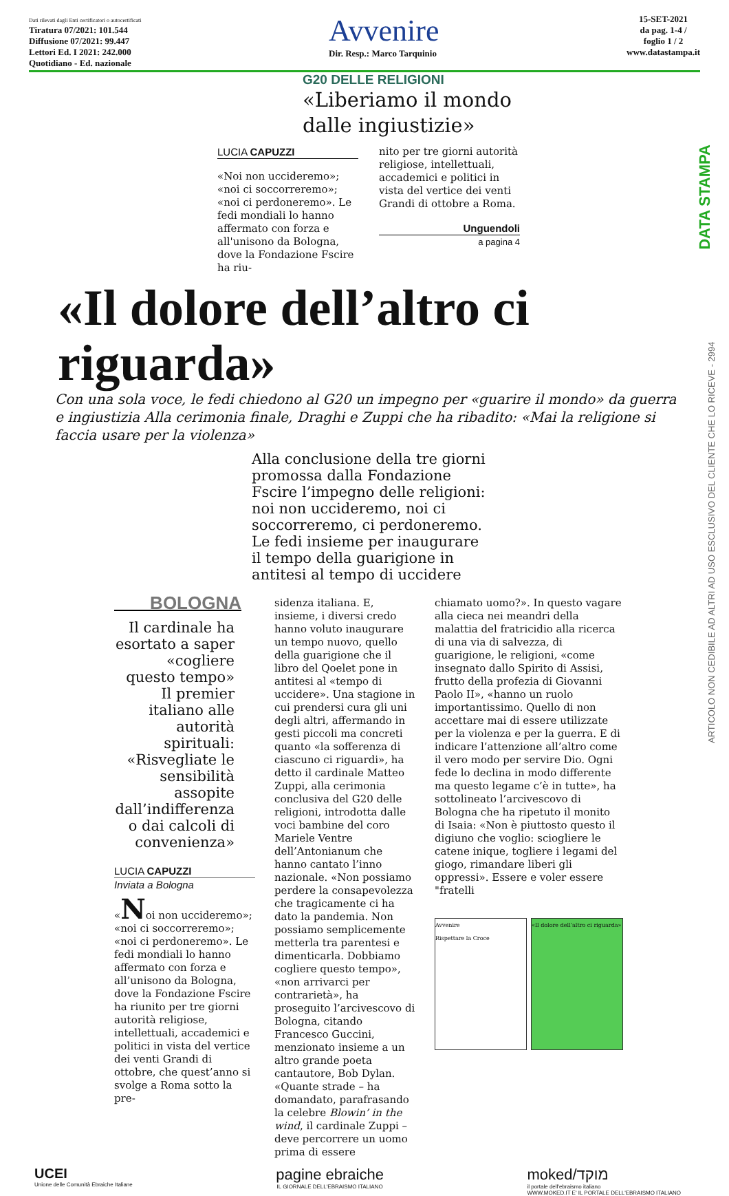Dati rilevati dagli Enti certificatori o autocertificati
Tiratura 07/2021: 101.544
Diffusione 07/2021: 99.447
Lettori Ed. I 2021: 242.000
Quotidiano - Ed. nazionale
Avvenire
Dir. Resp.: Marco Tarquinio
15-SET-2021
da pag. 1-4 /
foglio 1 / 2
www.datastampa.it
G20 DELLE RELIGIONI
«Liberiamo il mondo dalle ingiustizie»
LUCIA CAPUZZI
«Noi non uccideremo»; «noi ci soccorreremo»; «noi ci perdoneremo». Le fedi mondiali lo hanno affermato con forza e all'unisono da Bologna, dove la Fondazione Fscire ha riu-
nito per tre giorni autorità religiose, intellettuali, accademici e politici in vista del vertice dei venti Grandi di ottobre a Roma.
Unguendoli
a pagina 4
«Il dolore dell’altro ci riguarda»
Con una sola voce, le fedi chiedono al G20 un impegno per «guarire il mondo» da guerra e ingiustizia Alla cerimonia finale, Draghi e Zuppi che ha ribadito: «Mai la religione si faccia usare per la violenza»
Alla conclusione della tre giorni promossa dalla Fondazione Fscire l’impegno delle religioni: noi non uccideremo, noi ci soccorreremo, ci perdoneremo. Le fedi insieme per inaugurare il tempo della guarigione in antitesi al tempo di uccidere
BOLOGNA
Il cardinale ha esortato a saper «cogliere questo tempo» Il premier italiano alle autorità spirituali: «Risvegliate le sensibilità assopite dall’indifferenza o dai calcoli di convenienza»
LUCIA CAPUZZI
Inviata a Bologna
«Noi non uccideremo»; «noi ci soccorreremo»; «noi ci perdoneremo». Le fedi mondiali lo hanno affermato con forza e all’unisono da Bologna, dove la Fondazione Fscire ha riunito per tre giorni autorità religiose, intellettuali, accademici e politici in vista del vertice dei venti Grandi di ottobre, che quest’anno si svolge a Roma sotto la pre-
sidenza italiana. E, insieme, i diversi credo hanno voluto inaugurare un tempo nuovo, quello della guarigione che il libro del Qoelet pone in antitesi al «tempo di uccidere». Una stagione in cui prendersi cura gli uni degli altri, affermando in gesti piccoli ma concreti quanto «la sofferenza di ciascuno ci riguardi», ha detto il cardinale Matteo Zuppi, alla cerimonia conclusiva del G20 delle religioni, introdotta dalle voci bambine del coro Mariele Ventre dell’Antonianum che hanno cantato l’inno nazionale. «Non possiamo perdere la consapevolezza che tragicamente ci ha dato la pandemia. Non possiamo semplicemente metterla tra parentesi e dimenticarla. Dobbiamo cogliere questo tempo», «non arrivarci per contrarietà», ha proseguito l’arcivescovo di Bologna, citando Francesco Guccini, menzionato insieme a un altro grande poeta cantautore, Bob Dylan.
«Quante strade – ha domandato, parafrasando la celebre Blowin’ in the wind, il cardinale Zuppi – deve percorrere un uomo prima di essere
chiamato uomo?». In questo vagare alla cieca nei meandri della malattia del fratricidio alla ricerca di una via di salvezza, di guarigione, le religioni, «come insegnato dallo Spirito di Assisi, frutto della profezia di Giovanni Paolo II», «hanno un ruolo importantissimo. Quello di non accettare mai di essere utilizzate per la violenza e per la guerra. E di indicare l’attenzione all’altro come il vero modo per servire Dio. Ogni fede lo declina in modo differente ma questo legame c’è in tutte», ha sottolineato l’arcivescovo di Bologna che ha ripetuto il monito di Isaia: «Non è piuttosto questo il digiuno che voglio: sciogliere le catene inique, togliere i legami del giogo, rimandare liberi gli oppressi». Essere e voler essere "fratelli
Avvenire
Rispettare la Croce
«Il dolore dell’altro ci riguarda»
UCEI
Unione delle Comunità Ebraiche Italiane
pagine ebraiche
IL GIORNALE DELL'EBRAISMO ITALIANO
moked/מוקד
il portale dell'ebraismo italiano
WWW.MOKED.IT E' IL PORTALE DELL'EBRAISMO ITALIANO
DATA STAMPA
ARTICOLO NON CEDIBILE AD ALTRI AD USO ESCLUSIVO DEL CLIENTE CHE LO RICEVE - 2994